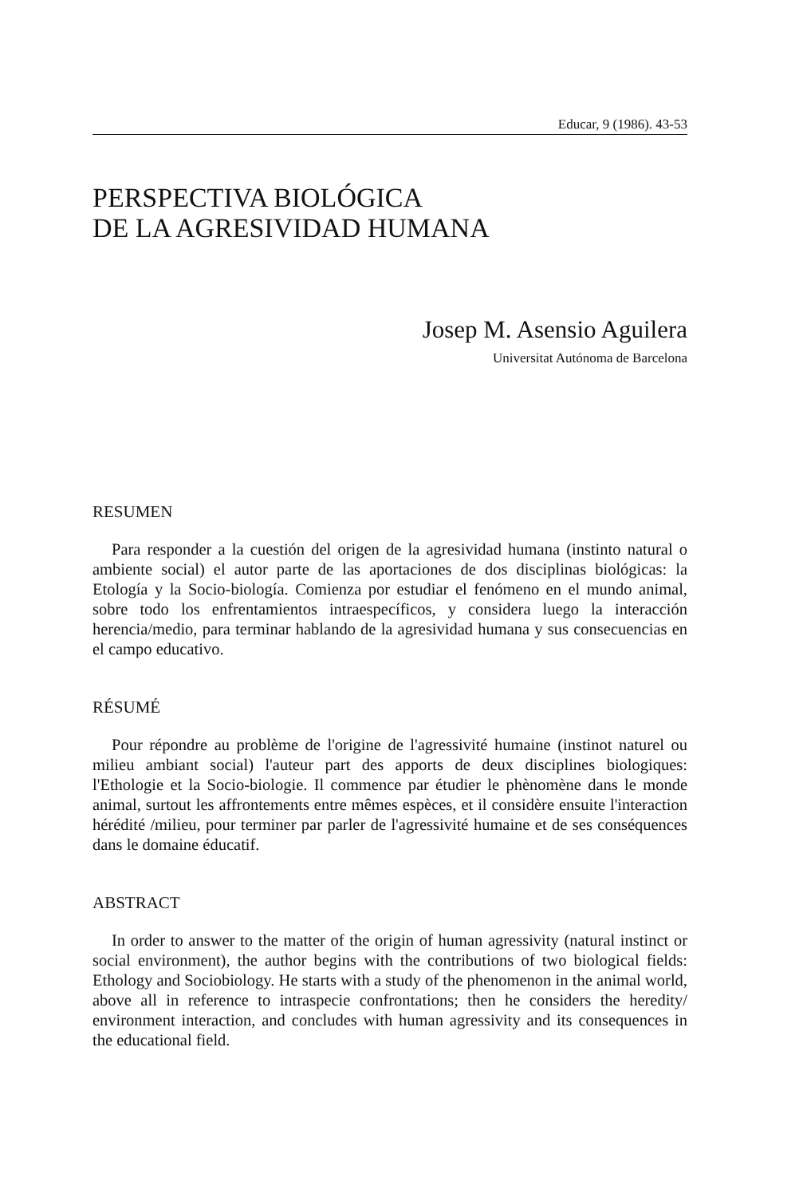Educar, 9 (1986). 43-53
PERSPECTIVA BIOLÓGICA
DE LA AGRESIVIDAD HUMANA
Josep M. Asensio Aguilera
Universitat Autónoma de Barcelona
RESUMEN
Para responder a la cuestión del origen de la agresividad humana (instinto natural o ambiente social) el autor parte de las aportaciones de dos disciplinas biológicas: la Etología y la Socio-biología. Comienza por estudiar el fenómeno en el mundo animal, sobre todo los enfrentamientos intraespecíficos, y considera luego la interacción herencia/medio, para terminar hablando de la agresividad humana y sus consecuencias en el campo educativo.
RÉSUMÉ
Pour répondre au problème de l'origine de l'agressivité humaine (instinot naturel ou milieu ambiant social) l'auteur part des apports de deux disciplines biologiques: l'Ethologie et la Socio-biologie. Il commence par étudier le phènomène dans le monde animal, surtout les affrontements entre mêmes espèces, et il considère ensuite l'interaction hérédité /milieu, pour terminer par parler de l'agressivité humaine et de ses conséquences dans le domaine éducatif.
ABSTRACT
In order to answer to the matter of the origin of human agressivity (natural instinct or social environment), the author begins with the contributions of two biological fields: Ethology and Sociobiology. He starts with a study of the phenomenon in the animal world, above all in reference to intraspecie confrontations; then he considers the heredity/ environment interaction, and concludes with human agressivity and its consequences in the educational field.